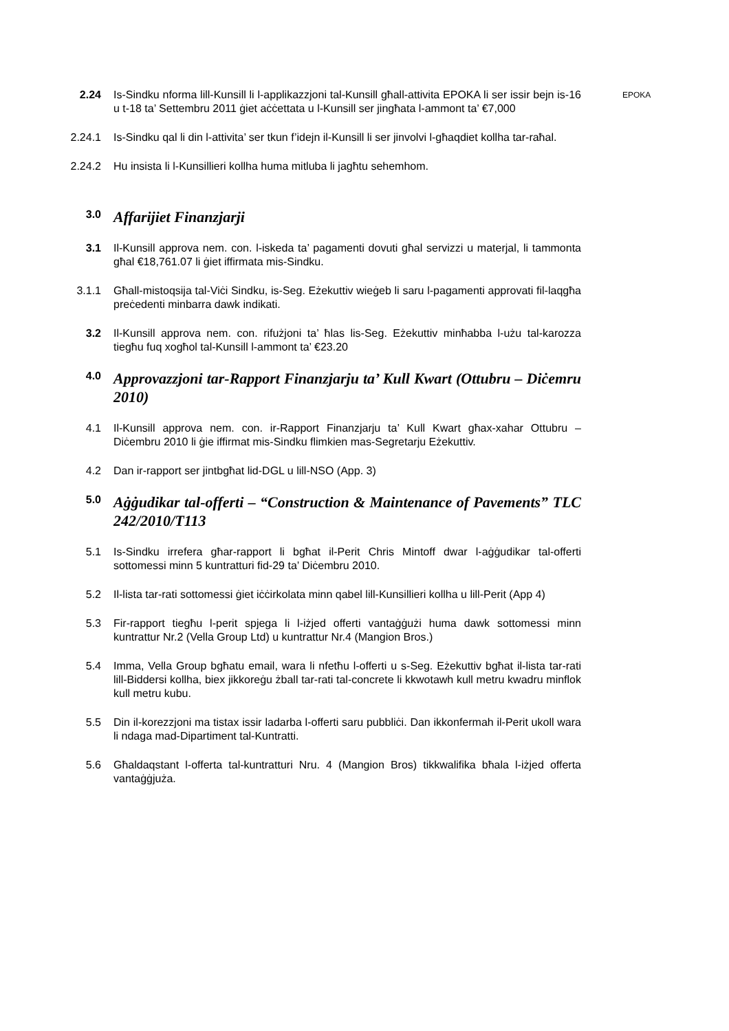2.24 Is-Sindku nforma lill-Kunsill li l-applikazzjoni tal-Kunsill għall-attivita EPOKA li ser issir bejn is-16 u t-18 ta’ Settembru 2011 ġiet aċċettata u l-Kunsill ser jingħata l-ammont ta’ €7,000
EPOKA
2.24.1 Is-Sindku qal li din l-attivita’ ser tkun f’idejn il-Kunsill li ser jinvolvi l-għaqdiet kollha tar-raħal.
2.24.2 Hu insista li l-Kunsillieri kollha huma mitluba li jagħtu sehemhom.
3.0
Affarijiet Finanzjarji
3.1 Il-Kunsill approva nem. con. l-iskeda ta’ pagamenti dovuti għal servizzi u materjal, li tammonta għal €18,761.07 li ġiet iffirmata mis-Sindku.
3.1.1 Għall-mistoqsija tal-Viċi Sindku, is-Seg. Eżekuttiv wieġeb li saru l-pagamenti approvati fil-laqgħa preċedenti minbarra dawk indikati.
3.2 Il-Kunsill approva nem. con. rifużjoni ta’ ħlas lis-Seg. Eżekuttiv minħabba l-użu tal-karozza tiegħu fuq xogħol tal-Kunsill l-ammont ta’ €23.20
4.0
Approvazzjoni tar-Rapport Finanzjarju ta’ Kull Kwart (Ottubru – Diċemru 2010)
4.1 Il-Kunsill approva nem. con. ir-Rapport Finanzjarju ta’ Kull Kwart għax-xahar Ottubru – Diċembru 2010 li ġie iffirmat mis-Sindku flimkien mas-Segretarju Eżekuttiv.
4.2 Dan ir-rapport ser jintbgħat lid-DGL u lill-NSO (App. 3)
5.0
Aġġudikar tal-offerti – “Construction & Maintenance of Pavements” TLC 242/2010/T113
5.1 Is-Sindku irrefera għar-rapport li bgħat il-Perit Chris Mintoff dwar l-aġġudikar tal-offerti sottomessi minn 5 kuntratturi fid-29 ta’ Diċembru 2010.
5.2 Il-lista tar-rati sottomessi ġiet iċċirkolata minn qabel lill-Kunsillieri kollha u lill-Perit (App 4)
5.3 Fir-rapport tiegħu l-perit spjega li l-iżjed offerti vantaġġużi huma dawk sottomessi minn kuntrattur Nr.2 (Vella Group Ltd) u kuntrattur Nr.4 (Mangion Bros.)
5.4 Imma, Vella Group bgħatu email, wara li nfetħu l-offerti u s-Seg. Eżekuttiv bgħat il-lista tar-rati lill-Biddersi kollha, biex jikkoreġu żball tar-rati tal-concrete li kkwotawh kull metru kwadru minflok kull metru kubu.
5.5 Din il-korezzjoni ma tistax issir ladarba l-offerti saru pubbliċi. Dan ikkonfermah il-Perit ukoll wara li ndaga mad-Dipartiment tal-Kuntratti.
5.6 Għaldaqstant l-offerta tal-kuntratturi Nru. 4 (Mangion Bros) tikkwalifika bħala l-iżjed offerta vantaġġjuża.